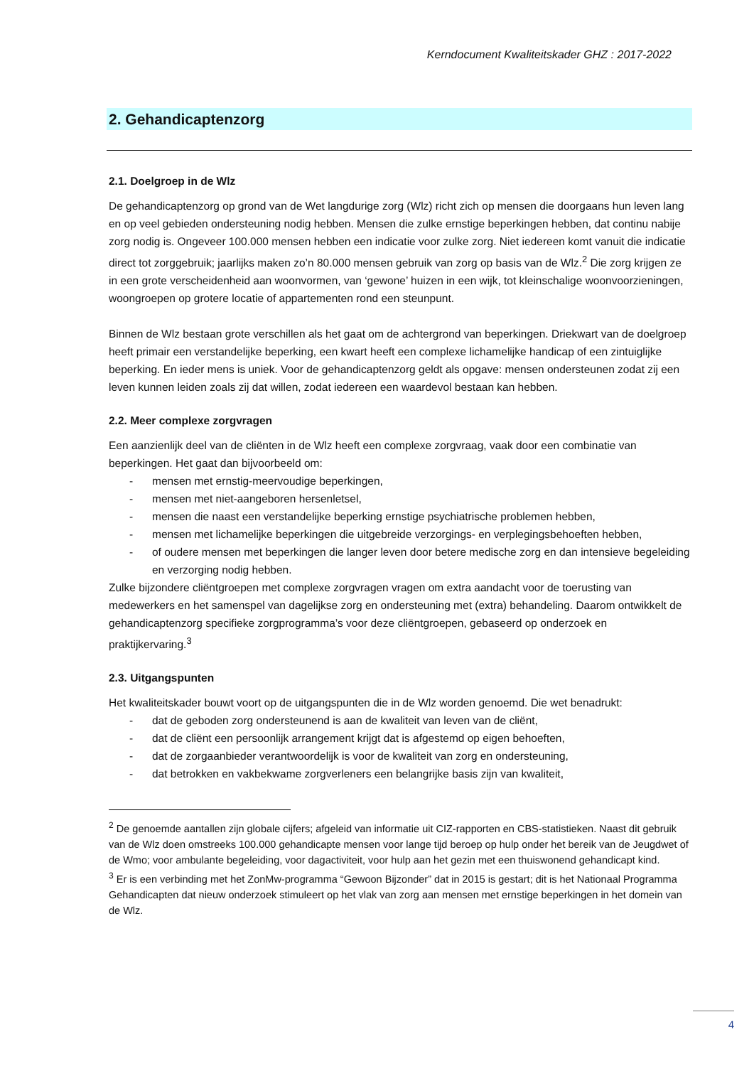Kerndocument Kwaliteitskader GHZ : 2017-2022
2. Gehandicaptenzorg
2.1. Doelgroep in de Wlz
De gehandicaptenzorg op grond van de Wet langdurige zorg (Wlz) richt zich op mensen die doorgaans hun leven lang en op veel gebieden ondersteuning nodig hebben. Mensen die zulke ernstige beperkingen hebben, dat continu nabije zorg nodig is. Ongeveer 100.000 mensen hebben een indicatie voor zulke zorg. Niet iedereen komt vanuit die indicatie direct tot zorggebruik; jaarlijks maken zo’n 80.000 mensen gebruik van zorg op basis van de Wlz.<sup>2</sup> Die zorg krijgen ze in een grote verscheidenheid aan woonvormen, van ‘gewone’ huizen in een wijk, tot kleinschalige woonvoorzieningen, woongroepen op grotere locatie of appartementen rond een steunpunt.
Binnen de Wlz bestaan grote verschillen als het gaat om de achtergrond van beperkingen. Driekwart van de doelgroep heeft primair een verstandelijke beperking, een kwart heeft een complexe lichamelijke handicap of een zintuiglijke beperking. En ieder mens is uniek. Voor de gehandicaptenzorg geldt als opgave: mensen ondersteunen zodat zij een leven kunnen leiden zoals zij dat willen, zodat iedereen een waardevol bestaan kan hebben.
2.2. Meer complexe zorgvragen
Een aanzienlijk deel van de cliënten in de Wlz heeft een complexe zorgvraag, vaak door een combinatie van beperkingen. Het gaat dan bijvoorbeeld om:
- mensen met ernstig-meervoudige beperkingen,
- mensen met niet-aangeboren hersenletsel,
- mensen die naast een verstandelijke beperking ernstige psychiatrische problemen hebben,
- mensen met lichamelijke beperkingen die uitgebreide verzorgings- en verplegingsbehoeften hebben,
- of oudere mensen met beperkingen die langer leven door betere medische zorg en dan intensieve begeleiding en verzorging nodig hebben.
Zulke bijzondere cliëntgroepen met complexe zorgvragen vragen om extra aandacht voor de toerusting van medewerkers en het samenspel van dagelijkse zorg en ondersteuning met (extra) behandeling. Daarom ontwikkelt de gehandicaptenzorg specifieke zorgprogramma’s voor deze cliëntgroepen, gebaseerd op onderzoek en praktijkervaring.<sup>3</sup>
2.3. Uitgangspunten
Het kwaliteitskader bouwt voort op de uitgangspunten die in de Wlz worden genoemd. Die wet benadrukt:
- dat de geboden zorg ondersteunend is aan de kwaliteit van leven van de cliënt,
- dat de cliënt een persoonlijk arrangement krijgt dat is afgestemd op eigen behoeften,
- dat de zorgaanbieder verantwoordelijk is voor de kwaliteit van zorg en ondersteuning,
- dat betrokken en vakbekwame zorgverleners een belangrijke basis zijn van kwaliteit,
<sup>2</sup> De genoemde aantallen zijn globale cijfers; afgeleid van informatie uit CIZ-rapporten en CBS-statistieken. Naast dit gebruik van de Wlz doen omstreeks 100.000 gehandicapte mensen voor lange tijd beroep op hulp onder het bereik van de Jeugdwet of de Wmo; voor ambulante begeleiding, voor dagactiviteit, voor hulp aan het gezin met een thuiswonend gehandicapt kind.
<sup>3</sup> Er is een verbinding met het ZonMw-programma “Gewoon Bijzonder” dat in 2015 is gestart; dit is het Nationaal Programma Gehandicapten dat nieuw onderzoek stimuleert op het vlak van zorg aan mensen met ernstige beperkingen in het domein van de Wlz.
4